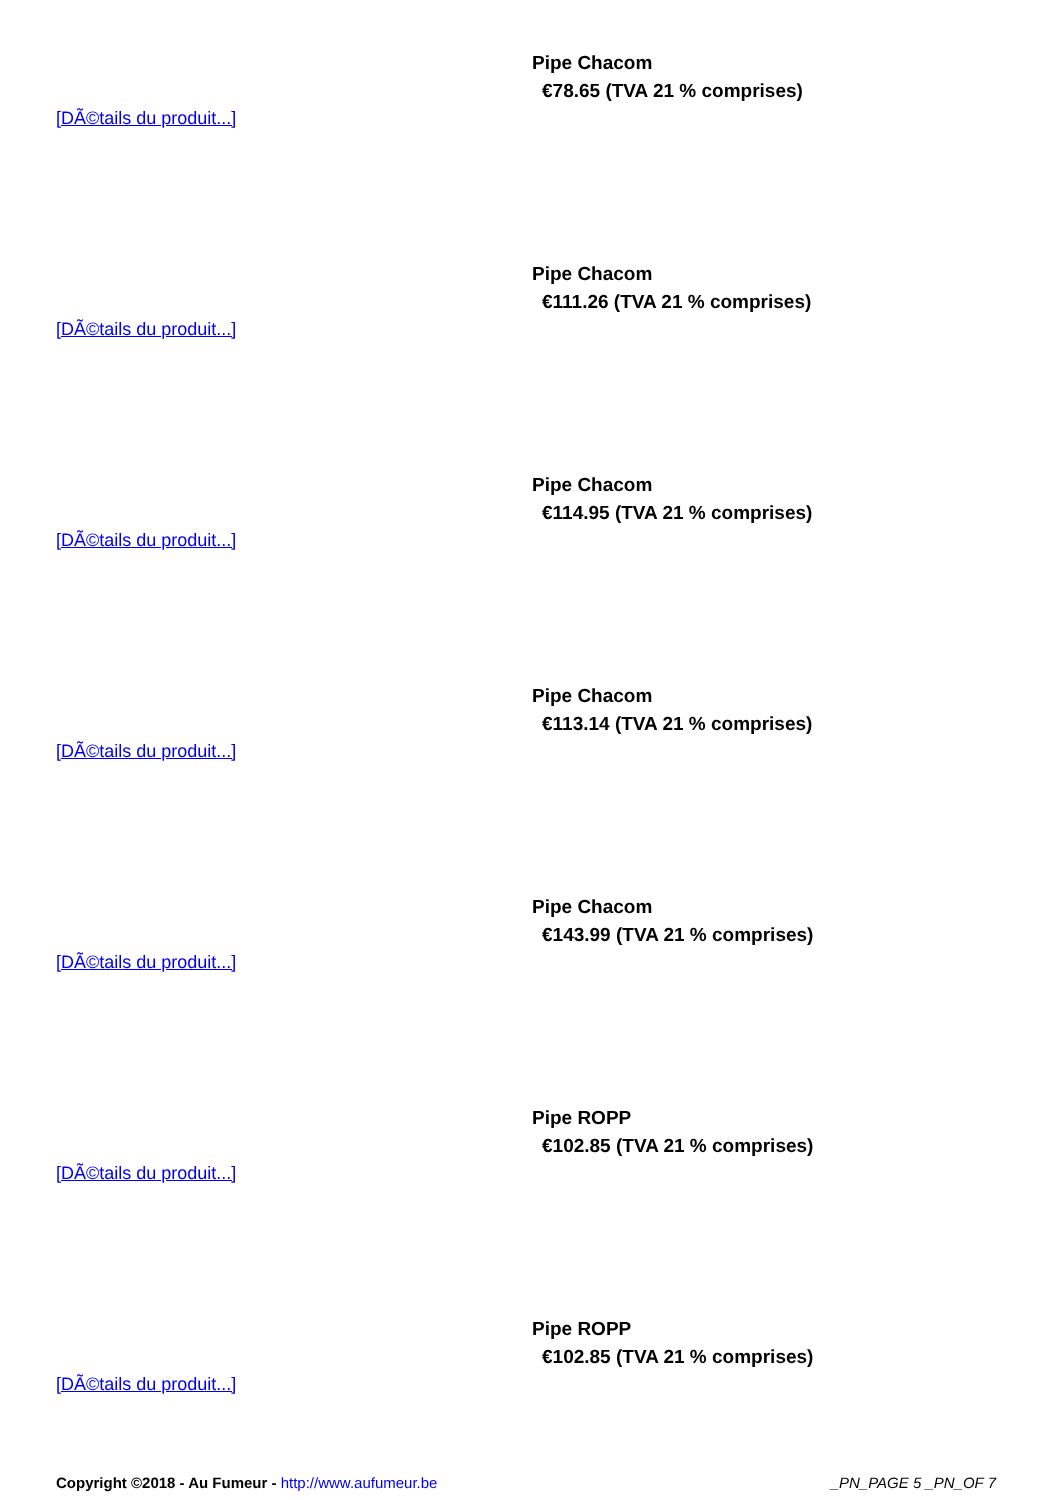Pipe Chacom
€78.65 (TVA 21 % comprises)
[DÃ©tails du produit...]
Pipe Chacom
€111.26 (TVA 21 % comprises)
[DÃ©tails du produit...]
Pipe Chacom
€114.95 (TVA 21 % comprises)
[DÃ©tails du produit...]
Pipe Chacom
€113.14 (TVA 21 % comprises)
[DÃ©tails du produit...]
Pipe Chacom
€143.99 (TVA 21 % comprises)
[DÃ©tails du produit...]
Pipe ROPP
€102.85 (TVA 21 % comprises)
[DÃ©tails du produit...]
Pipe ROPP
€102.85 (TVA 21 % comprises)
[DÃ©tails du produit...]
Copyright ©2018 - Au Fumeur - http://www.aufumeur.be
_PN_PAGE 5 _PN_OF 7